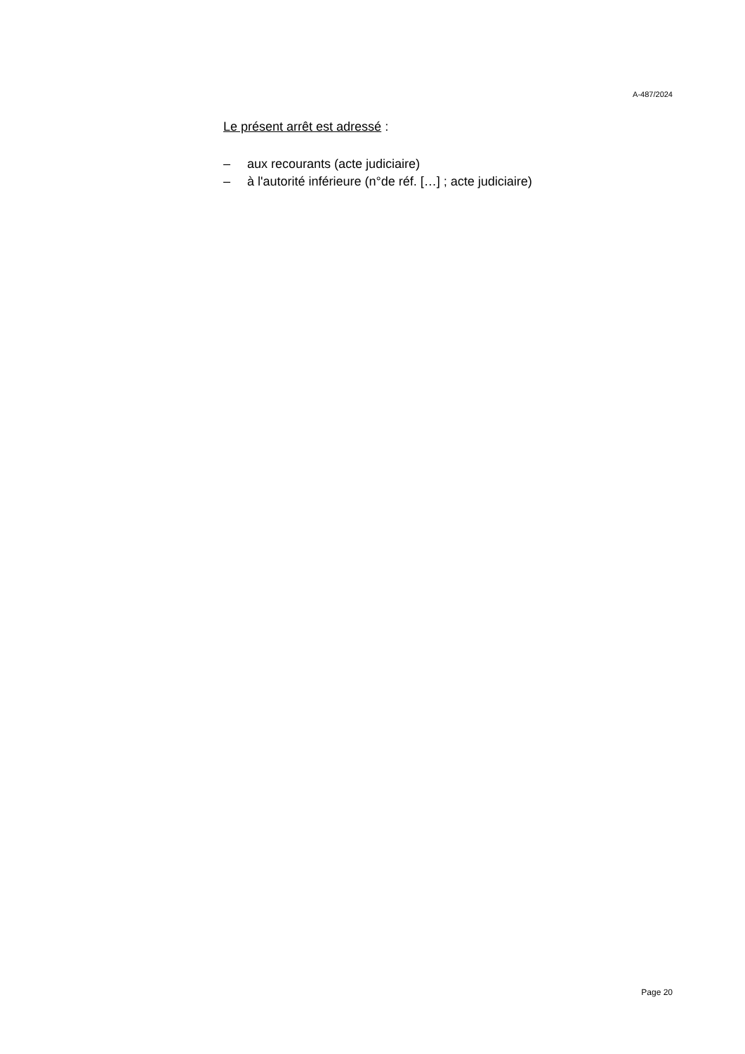A-487/2024
Le présent arrêt est adressé :
– aux recourants (acte judiciaire)
– à l'autorité inférieure (n°de réf. […] ; acte judiciaire)
Page 20